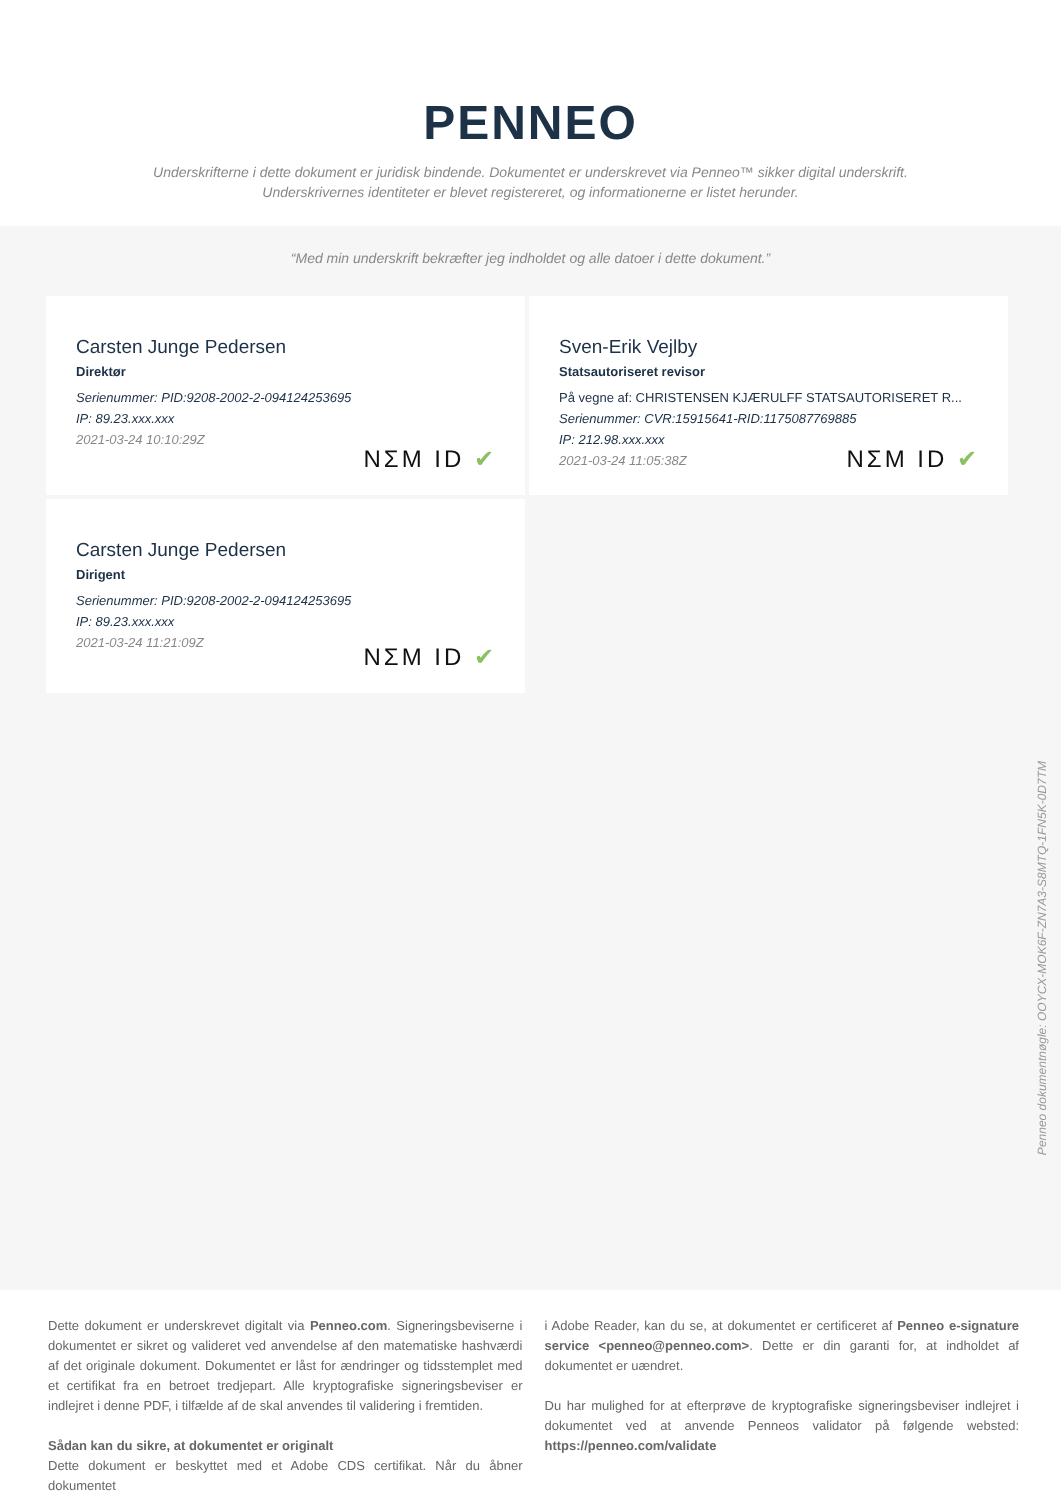PENNEO
Underskrifterne i dette dokument er juridisk bindende. Dokumentet er underskrevet via Penneo™ sikker digital underskrift.
Underskrivernes identiteter er blevet registereret, og informationerne er listet herunder.
“Med min underskrift bekræfter jeg indholdet og alle datoer i dette dokument.”
Carsten Junge Pedersen
Direktør
Serienummer: PID:9208-2002-2-094124253695
IP: 89.23.xxx.xxx
2021-03-24 10:10:29Z
NΣM ID ✔
Sven-Erik Vejlby
Statsautoriseret revisor
På vegne af: CHRISTENSEN KJÆRULFF STATSAUTORISERET R...
Serienummer: CVR:15915641-RID:1175087769885
IP: 212.98.xxx.xxx
2021-03-24 11:05:38Z
NΣM ID ✔
Carsten Junge Pedersen
Dirigent
Serienummer: PID:9208-2002-2-094124253695
IP: 89.23.xxx.xxx
2021-03-24 11:21:09Z
NΣM ID ✔
Penneo dokumentnøgle: OOYCX-MOK6F-ZN7A3-S8MTQ-1FN5K-0D7TM
Dette dokument er underskrevet digitalt via Penneo.com. Signeringsbeviserne i dokumentet er sikret og valideret ved anvendelse af den matematiske hashværdi af det originale dokument. Dokumentet er låst for ændringer og tidsstemplet med et certifikat fra en betroet tredjepart. Alle kryptografiske signeringsbeviser er indlejret i denne PDF, i tilfælde af de skal anvendes til validering i fremtiden.
Sådan kan du sikre, at dokumentet er originalt
Dette dokument er beskyttet med et Adobe CDS certifikat. Når du åbner dokumentet
i Adobe Reader, kan du se, at dokumentet er certificeret af Penneo e-signature service <penneo@penneo.com>. Dette er din garanti for, at indholdet af dokumentet er uændret.
Du har mulighed for at efterprøve de kryptografiske signeringsbeviser indlejret i dokumentet ved at anvende Penneos validator på følgende websted: https://penneo.com/validate